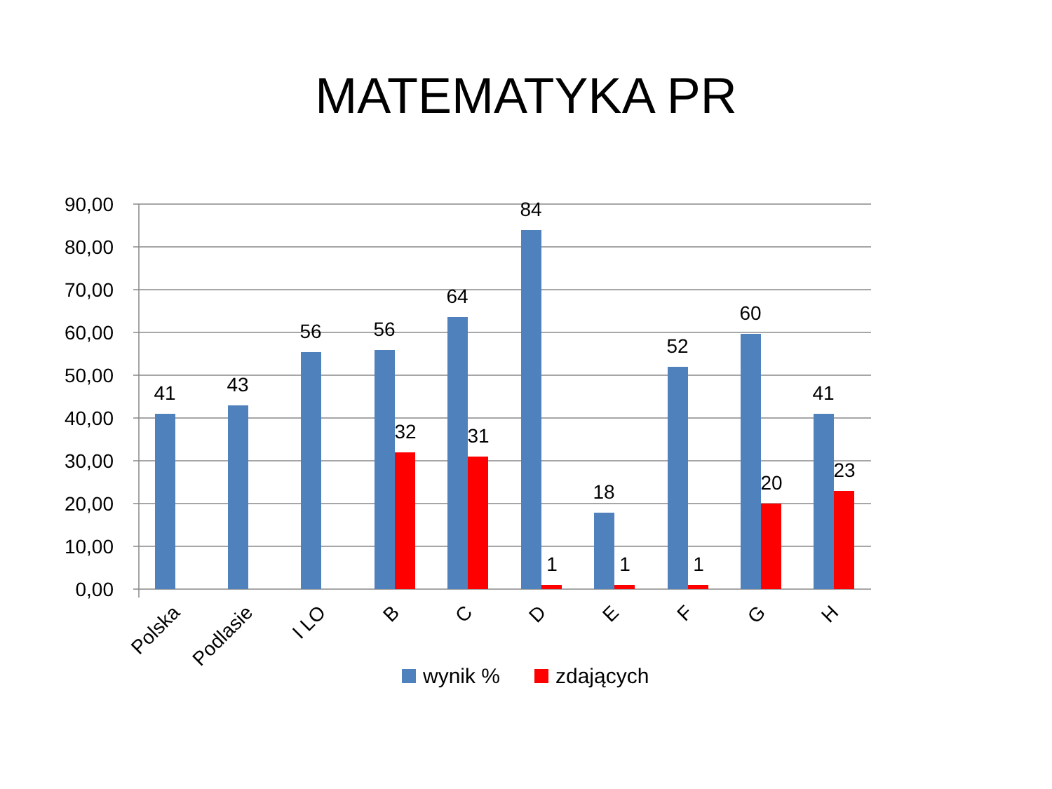MATEMATYKA PR
90,00
80,00
70,00
60,00
50,00
40,00
30,00
20,00
10,00
0,00
41
43
56
56
64
84
18
52
60
41
32
31
1
1
1
20
23
Polska
Podlasie
I LO
B
C
D
E
F
G
H
wynik %
zdających